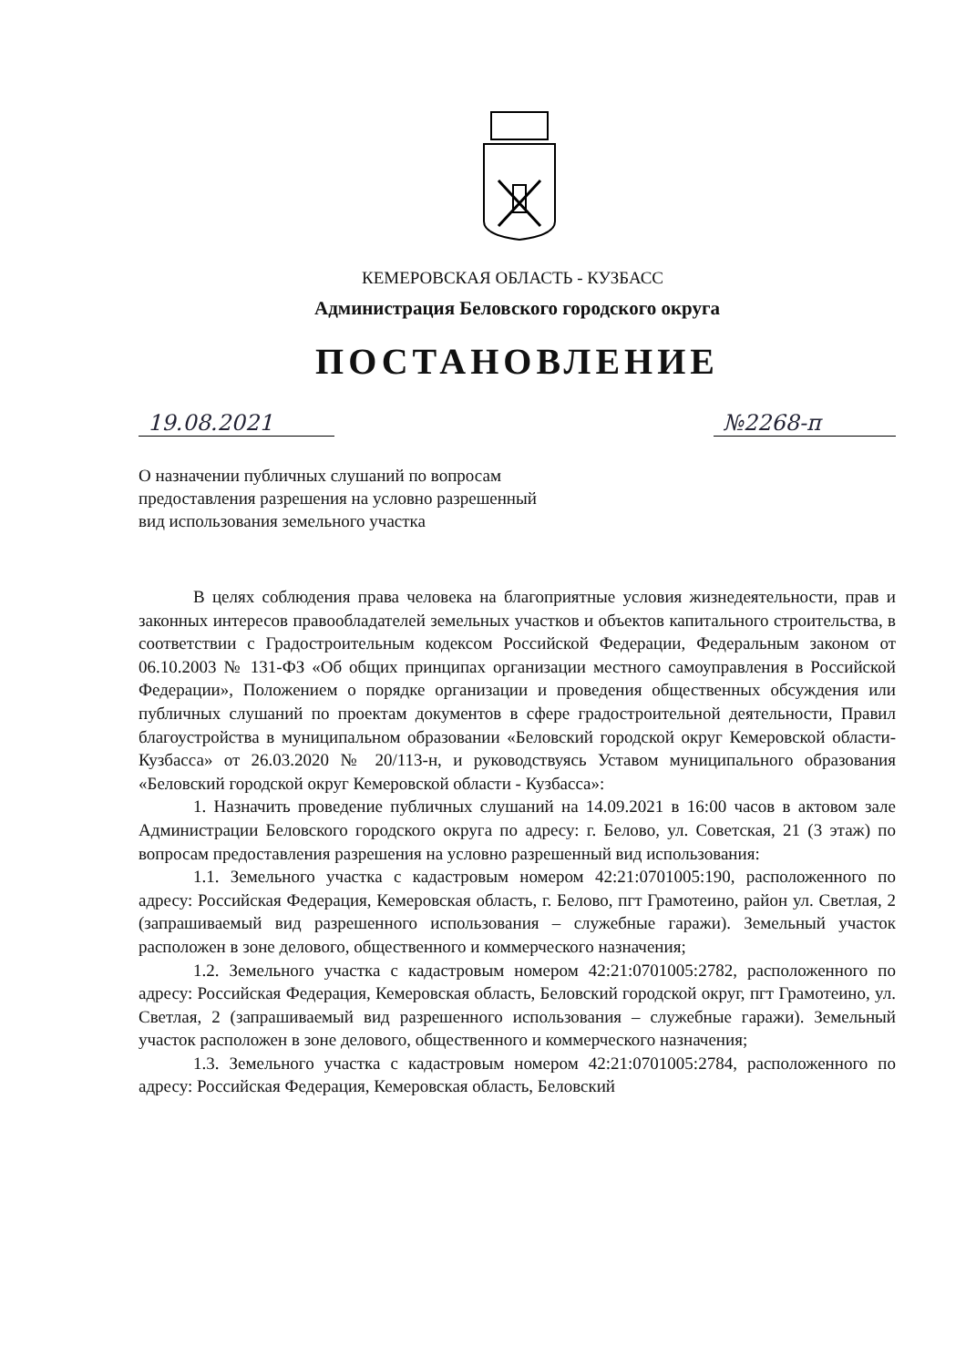КЕМЕРОВСКАЯ ОБЛАСТЬ - КУЗБАСС
Администрация Беловского городского округа
ПОСТАНОВЛЕНИЕ
19.08.2021 №2268-п
О назначении публичных слушаний по вопросам
предоставления разрешения на условно разрешенный
вид использования земельного участка
В целях соблюдения права человека на благоприятные условия жизнедеятельности, прав и законных интересов правообладателей земельных участков и объектов капитального строительства, в соответствии с Градостроительным кодексом Российской Федерации, Федеральным законом от 06.10.2003 № 131-ФЗ «Об общих принципах организации местного самоуправления в Российской Федерации», Положением о порядке организации и проведения общественных обсуждения или публичных слушаний по проектам документов в сфере градостроительной деятельности, Правил благоустройства в муниципальном образовании «Беловский городской округ Кемеровской области-Кузбасса» от 26.03.2020 № 20/113-н, и руководствуясь Уставом муниципального образования «Беловский городской округ Кемеровской области - Кузбасса»:
1. Назначить проведение публичных слушаний на 14.09.2021 в 16:00 часов в актовом зале Администрации Беловского городского округа по адресу: г. Белово, ул. Советская, 21 (3 этаж) по вопросам предоставления разрешения на условно разрешенный вид использования:
1.1. Земельного участка с кадастровым номером 42:21:0701005:190, расположенного по адресу: Российская Федерация, Кемеровская область, г. Белово, пгт Грамотеино, район ул. Светлая, 2 (запрашиваемый вид разрешенного использования – служебные гаражи). Земельный участок расположен в зоне делового, общественного и коммерческого назначения;
1.2. Земельного участка с кадастровым номером 42:21:0701005:2782, расположенного по адресу: Российская Федерация, Кемеровская область, Беловский городской округ, пгт Грамотеино, ул. Светлая, 2 (запрашиваемый вид разрешенного использования – служебные гаражи). Земельный участок расположен в зоне делового, общественного и коммерческого назначения;
1.3. Земельного участка с кадастровым номером 42:21:0701005:2784, расположенного по адресу: Российская Федерация, Кемеровская область, Беловский